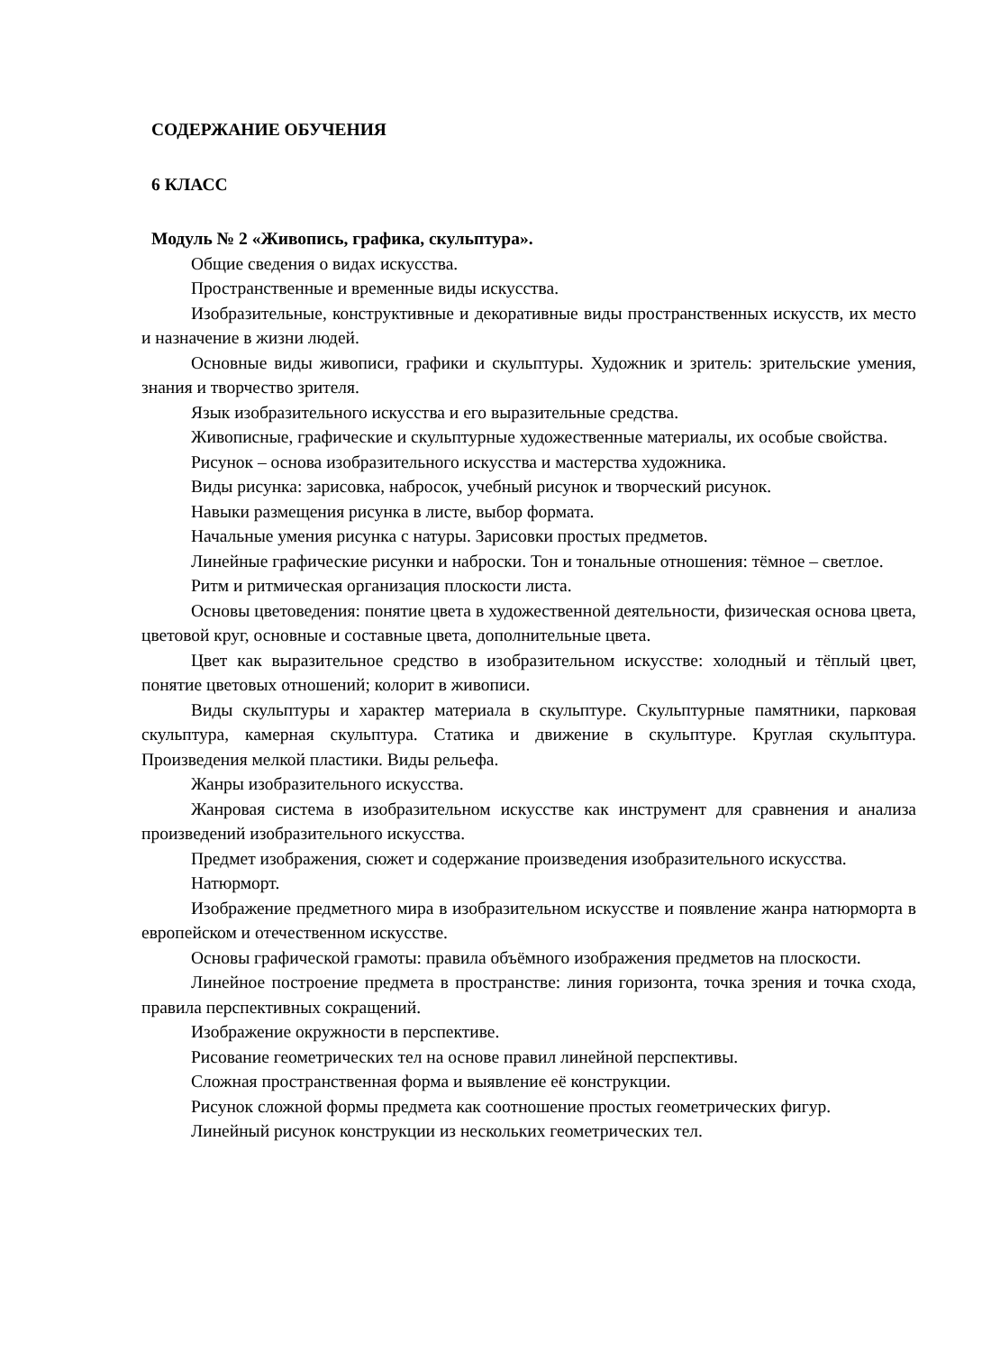СОДЕРЖАНИЕ ОБУЧЕНИЯ
6 КЛАСС
Модуль № 2 «Живопись, графика, скульптура».
Общие сведения о видах искусства.
Пространственные и временные виды искусства.
Изобразительные, конструктивные и декоративные виды пространственных искусств, их место и назначение в жизни людей.
Основные виды живописи, графики и скульптуры. Художник и зритель: зрительские умения, знания и творчество зрителя.
Язык изобразительного искусства и его выразительные средства.
Живописные, графические и скульптурные художественные материалы, их особые свойства.
Рисунок – основа изобразительного искусства и мастерства художника.
Виды рисунка: зарисовка, набросок, учебный рисунок и творческий рисунок.
Навыки размещения рисунка в листе, выбор формата.
Начальные умения рисунка с натуры. Зарисовки простых предметов.
Линейные графические рисунки и наброски. Тон и тональные отношения: тёмное – светлое.
Ритм и ритмическая организация плоскости листа.
Основы цветоведения: понятие цвета в художественной деятельности, физическая основа цвета, цветовой круг, основные и составные цвета, дополнительные цвета.
Цвет как выразительное средство в изобразительном искусстве: холодный и тёплый цвет, понятие цветовых отношений; колорит в живописи.
Виды скульптуры и характер материала в скульптуре. Скульптурные памятники, парковая скульптура, камерная скульптура. Статика и движение в скульптуре. Круглая скульптура. Произведения мелкой пластики. Виды рельефа.
Жанры изобразительного искусства.
Жанровая система в изобразительном искусстве как инструмент для сравнения и анализа произведений изобразительного искусства.
Предмет изображения, сюжет и содержание произведения изобразительного искусства.
Натюрморт.
Изображение предметного мира в изобразительном искусстве и появление жанра натюрморта в европейском и отечественном искусстве.
Основы графической грамоты: правила объёмного изображения предметов на плоскости.
Линейное построение предмета в пространстве: линия горизонта, точка зрения и точка схода, правила перспективных сокращений.
Изображение окружности в перспективе.
Рисование геометрических тел на основе правил линейной перспективы.
Сложная пространственная форма и выявление её конструкции.
Рисунок сложной формы предмета как соотношение простых геометрических фигур.
Линейный рисунок конструкции из нескольких геометрических тел.